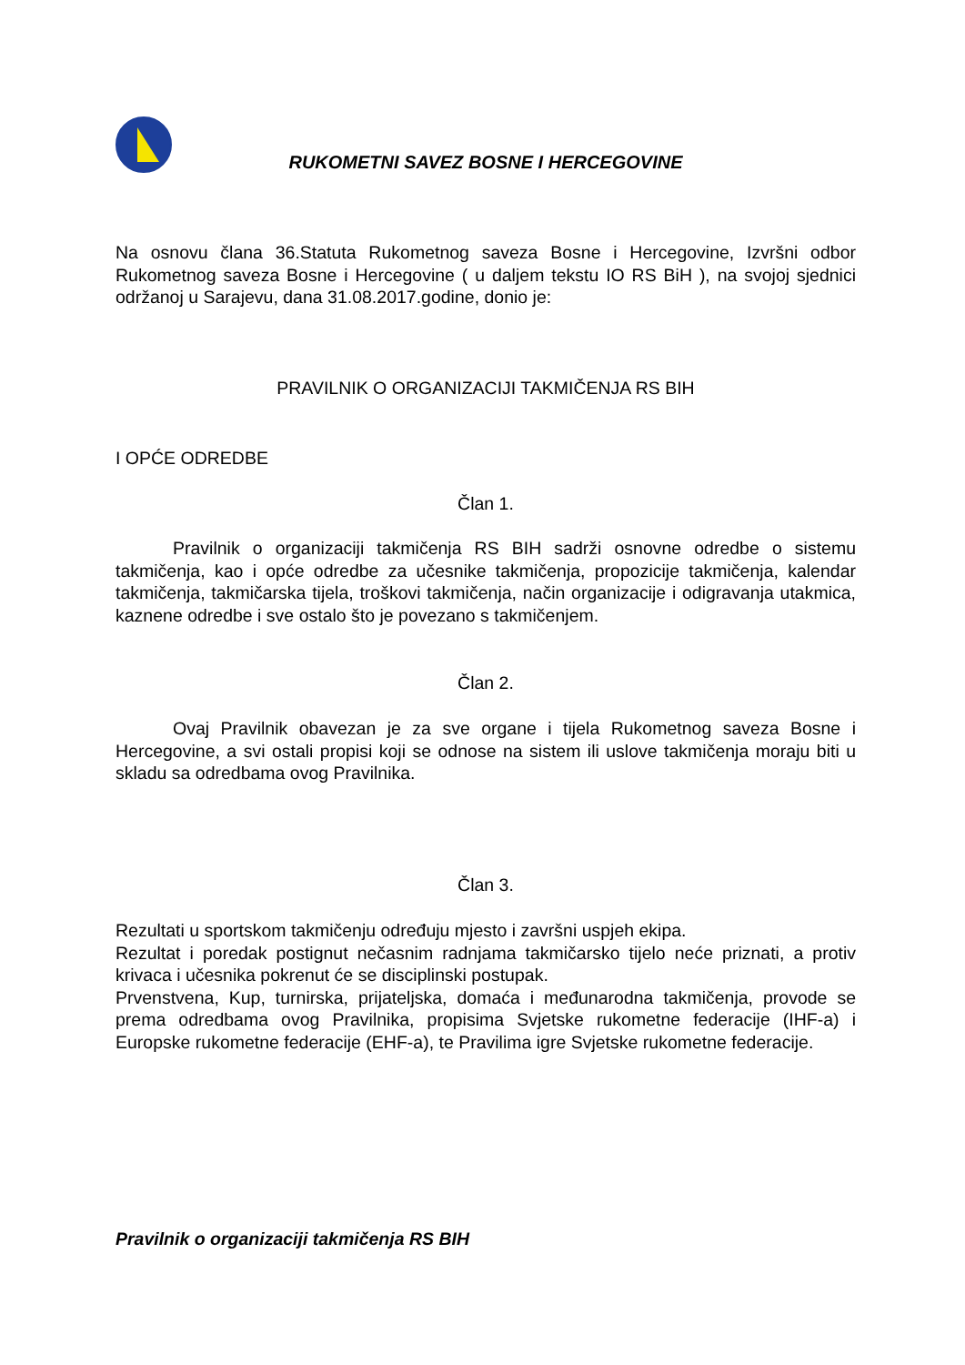RUKOMETNI SAVEZ BOSNE I HERCEGOVINE
Na osnovu člana 36.Statuta Rukometnog saveza Bosne i Hercegovine, Izvršni odbor Rukometnog saveza Bosne i Hercegovine ( u daljem tekstu IO RS BiH ), na svojoj sjednici održanoj u Sarajevu, dana 31.08.2017.godine, donio je:
PRAVILNIK O ORGANIZACIJI TAKMIČENJA RS BIH
I OPĆE ODREDBE
Član 1.
Pravilnik o organizaciji takmičenja RS BIH sadrži osnovne odredbe o sistemu takmičenja, kao i opće odredbe za učesnike takmičenja, propozicije takmičenja, kalendar takmičenja, takmičarska tijela, troškovi takmičenja, način organizacije i odigravanja utakmica, kaznene odredbe i sve ostalo što je povezano s takmičenjem.
Član 2.
Ovaj Pravilnik obavezan je za sve organe i tijela Rukometnog saveza Bosne i Hercegovine, a svi ostali propisi koji se odnose na sistem ili uslove takmičenja moraju biti u skladu sa odredbama ovog Pravilnika.
Član 3.
Rezultati u sportskom takmičenju određuju mjesto i završni uspjeh ekipa.
Rezultat i poredak postignut nečasnim radnjama takmičarsko tijelo neće priznati, a protiv krivaca i učesnika pokrenut će se disciplinski postupak.
Prvenstvena, Kup, turnirska, prijateljska, domaća i međunarodna takmičenja, provode se prema odredbama ovog Pravilnika, propisima Svjetske rukometne federacije (IHF-a) i Europske rukometne federacije (EHF-a), te Pravilima igre Svjetske rukometne federacije.
Pravilnik o organizaciji takmičenja RS BIH